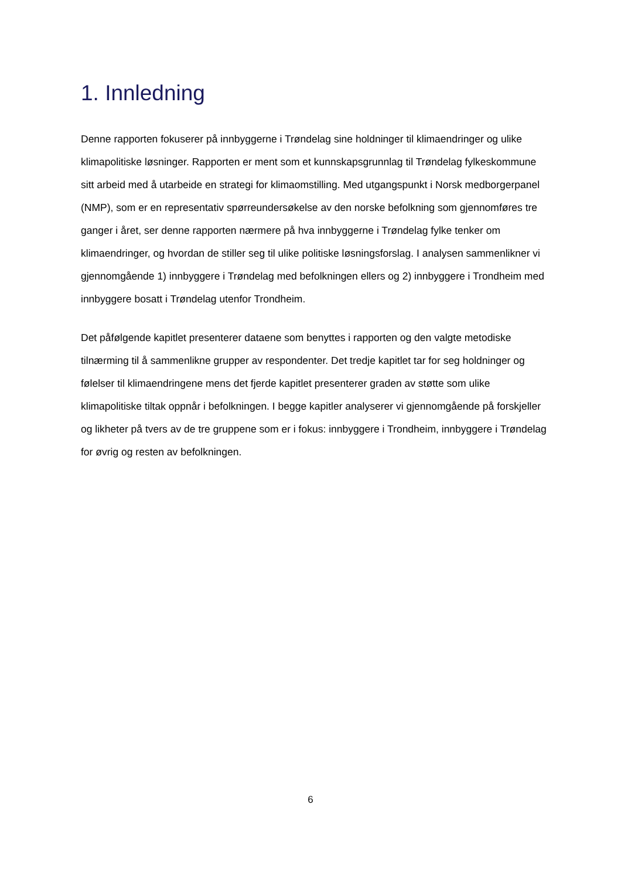1. Innledning
Denne rapporten fokuserer på innbyggerne i Trøndelag sine holdninger til klimaendringer og ulike klimapolitiske løsninger. Rapporten er ment som et kunnskapsgrunnlag til Trøndelag fylkeskommune sitt arbeid med å utarbeide en strategi for klimaomstilling. Med utgangspunkt i Norsk medborgerpanel (NMP), som er en representativ spørreundersøkelse av den norske befolkning som gjennomføres tre ganger i året, ser denne rapporten nærmere på hva innbyggerne i Trøndelag fylke tenker om klimaendringer, og hvordan de stiller seg til ulike politiske løsningsforslag. I analysen sammenlikner vi gjennomgående 1) innbyggere i Trøndelag med befolkningen ellers og 2) innbyggere i Trondheim med innbyggere bosatt i Trøndelag utenfor Trondheim.
Det påfølgende kapitlet presenterer dataene som benyttes i rapporten og den valgte metodiske tilnærming til å sammenlikne grupper av respondenter. Det tredje kapitlet tar for seg holdninger og følelser til klimaendringene mens det fjerde kapitlet presenterer graden av støtte som ulike klimapolitiske tiltak oppnår i befolkningen. I begge kapitler analyserer vi gjennomgående på forskjeller og likheter på tvers av de tre gruppene som er i fokus: innbyggere i Trondheim, innbyggere i Trøndelag for øvrig og resten av befolkningen.
6